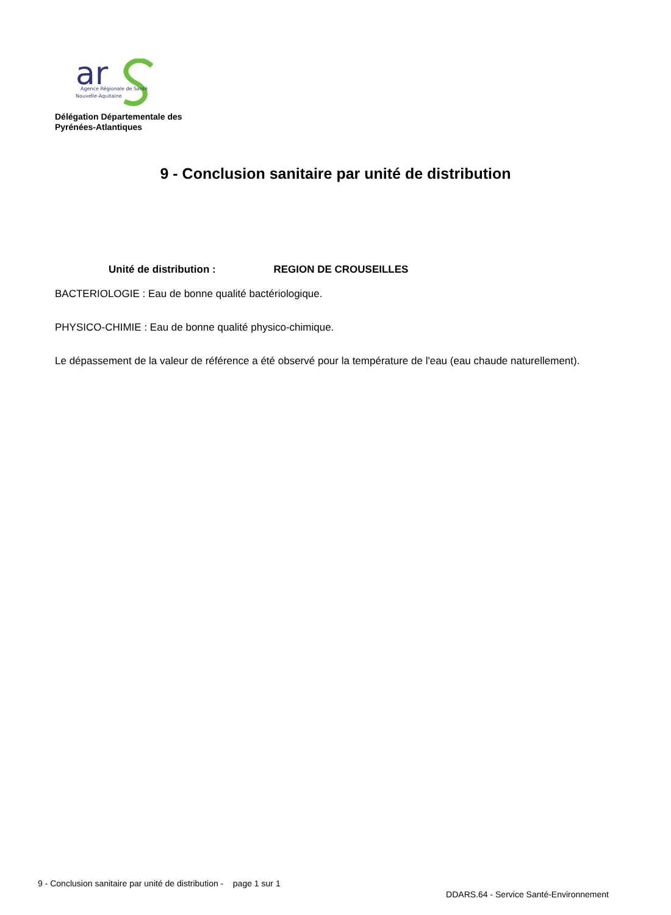ar
Agence Régionale de Santé
Nouvelle-Aquitaine
Délégation Départementale des
Pyrénées-Atlantiques
9 - Conclusion sanitaire par unité de distribution
Unité de distribution : REGION DE CROUSEILLES
BACTERIOLOGIE : Eau de bonne qualité bactériologique.
PHYSICO-CHIMIE : Eau de bonne qualité physico-chimique.
Le dépassement de la valeur de référence a été observé pour la température de l'eau (eau chaude naturellement).
9 - Conclusion sanitaire par unité de distribution - page 1 sur 1
DDARS.64 - Service Santé-Environnement